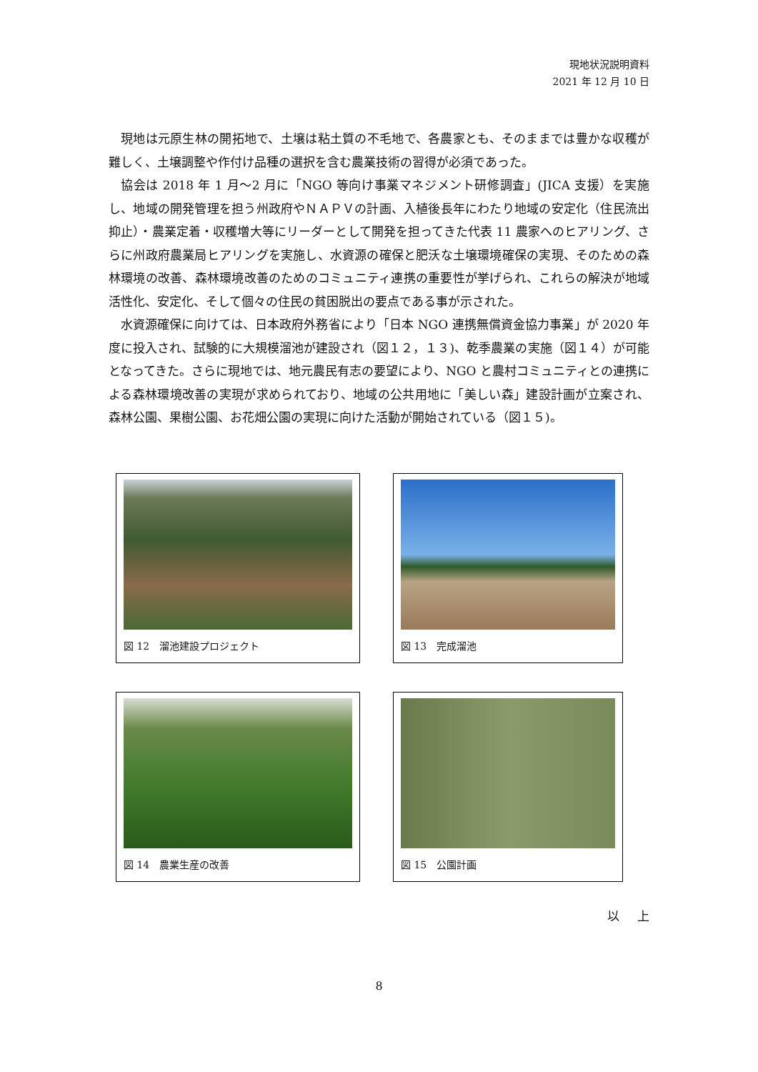現地状況説明資料
2021 年 12 月 10 日
現地は元原生林の開拓地で、土壌は粘土質の不毛地で、各農家とも、そのままでは豊かな収穫が難しく、土壌調整や作付け品種の選択を含む農業技術の習得が必須であった。
協会は 2018 年 1 月～2 月に「NGO 等向け事業マネジメント研修調査」(JICA 支援）を実施し、地域の開発管理を担う州政府やＮＡＰＶの計画、入植後長年にわたり地域の安定化（住民流出抑止）・農業定着・収穫増大等にリーダーとして開発を担ってきた代表 11 農家へのヒアリング、さらに州政府農業局ヒアリングを実施し、水資源の確保と肥沃な土壌環境確保の実現、そのための森林環境の改善、森林環境改善のためのコミュニティ連携の重要性が挙げられ、これらの解決が地域活性化、安定化、そして個々の住民の貧困脱出の要点である事が示された。
水資源確保に向けては、日本政府外務省により「日本 NGO 連携無償資金協力事業」が 2020 年度に投入され、試験的に大規模溜池が建設され（図１２，１３)、乾季農業の実施（図１４）が可能となってきた。さらに現地では、地元農民有志の要望により、NGO と農村コミュニティとの連携による森林環境改善の実現が求められており、地域の公共用地に「美しい森」建設計画が立案され、森林公園、果樹公園、お花畑公園の実現に向けた活動が開始されている（図１５)。
図 12　溜池建設プロジェクト
図 13　完成溜池
図 14　農業生産の改善
図 15　公園計画
以 上
8